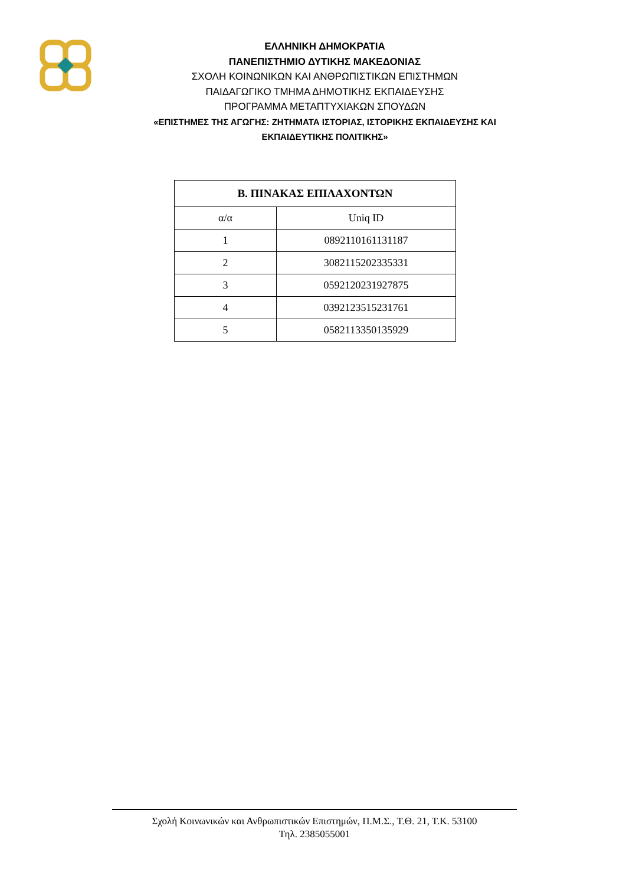ΕΛΛΗΝΙΚΗ ΔΗΜΟΚΡΑΤΙΑ
ΠΑΝΕΠΙΣΤΗΜΙΟ ΔΥΤΙΚΗΣ ΜΑΚΕΔΟΝΙΑΣ
ΣΧΟΛΗ ΚΟΙΝΩΝΙΚΩΝ ΚΑΙ ΑΝΘΡΩΠΙΣΤΙΚΩΝ ΕΠΙΣΤΗΜΩΝ
ΠΑΙΔΑΓΩΓΙΚΟ ΤΜΗΜΑ ΔΗΜΟΤΙΚΗΣ ΕΚΠΑΙΔΕΥΣΗΣ
ΠΡΟΓΡΑΜΜΑ ΜΕΤΑΠΤΥΧΙΑΚΩΝ ΣΠΟΥΔΩΝ
«ΕΠΙΣΤΗΜΕΣ ΤΗΣ ΑΓΩΓΗΣ: ΖΗΤΗΜΑΤΑ ΙΣΤΟΡΙΑΣ, ΙΣΤΟΡΙΚΗΣ ΕΚΠΑΙΔΕΥΣΗΣ ΚΑΙ
ΕΚΠΑΙΔΕΥΤΙΚΗΣ ΠΟΛΙΤΙΚΗΣ»
| Β. ΠΙΝΑΚΑΣ ΕΠΙΛΑΧΟΝΤΩΝ | |
| --- | --- |
| α/α | Uniq ID |
| 1 | 0892110161131187 |
| 2 | 3082115202335331 |
| 3 | 0592120231927875 |
| 4 | 0392123515231761 |
| 5 | 0582113350135929 |
Σχολή Κοινωνικών και Ανθρωπιστικών Επιστημών, Π.Μ.Σ., Τ.Θ. 21, Τ.Κ. 53100
Τηλ. 2385055001